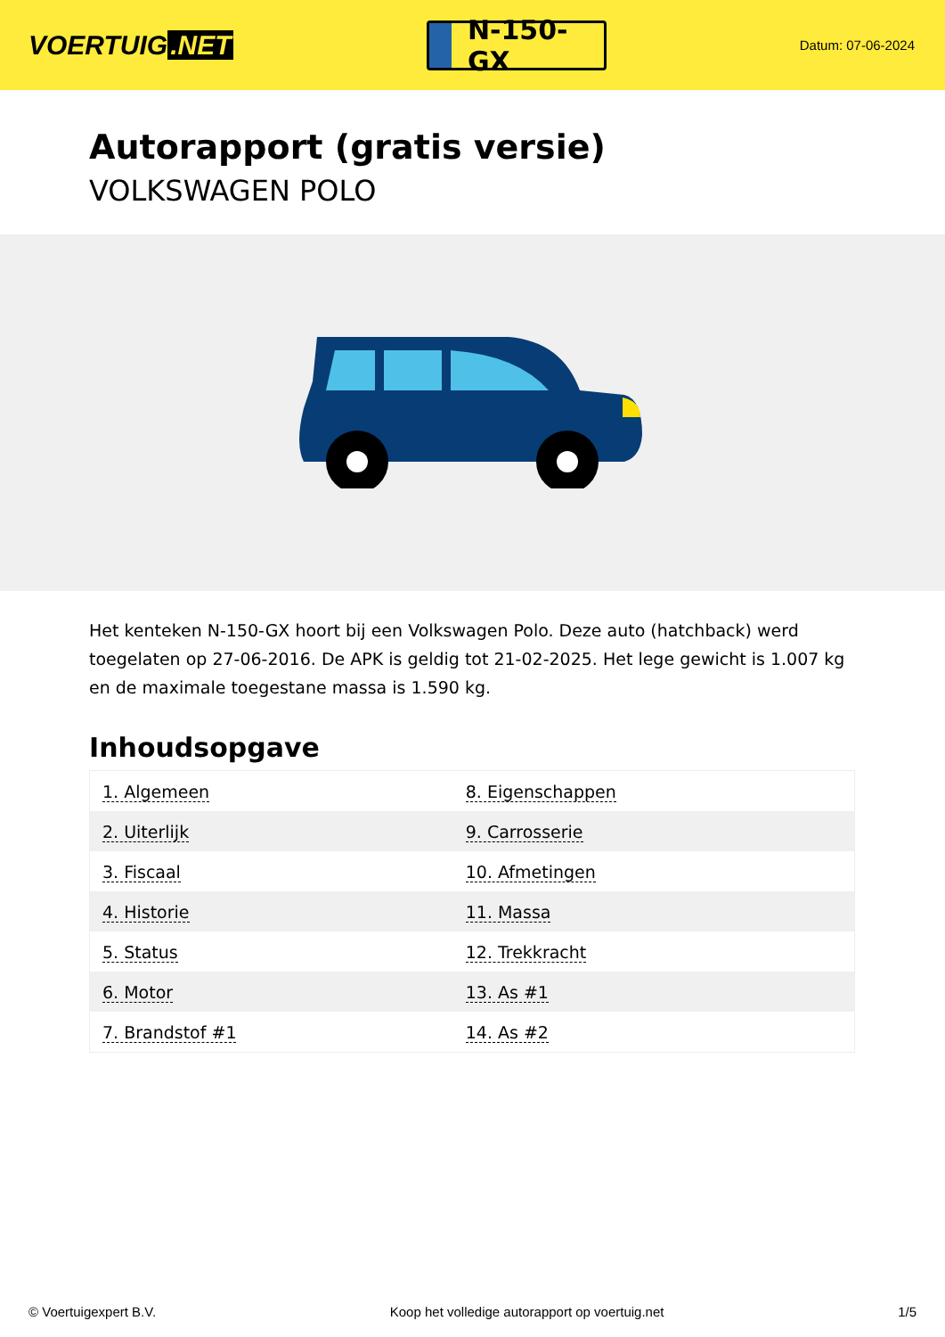VOERTUIG.NET
N-150-GX
Datum: 07-06-2024
Autorapport (gratis versie)
VOLKSWAGEN POLO
Het kenteken N-150-GX hoort bij een Volkswagen Polo. Deze auto (hatchback) werd toegelaten op 27-06-2016. De APK is geldig tot 21-02-2025. Het lege gewicht is 1.007 kg en de maximale toegestane massa is 1.590 kg.
Inhoudsopgave
| 1. Algemeen | 8. Eigenschappen |
| 2. Uiterlijk | 9. Carrosserie |
| 3. Fiscaal | 10. Afmetingen |
| 4. Historie | 11. Massa |
| 5. Status | 12. Trekkracht |
| 6. Motor | 13. As #1 |
| 7. Brandstof #1 | 14. As #2 |
© Voertuigexpert B.V. Koop het volledige autorapport op voertuig.net 1/5